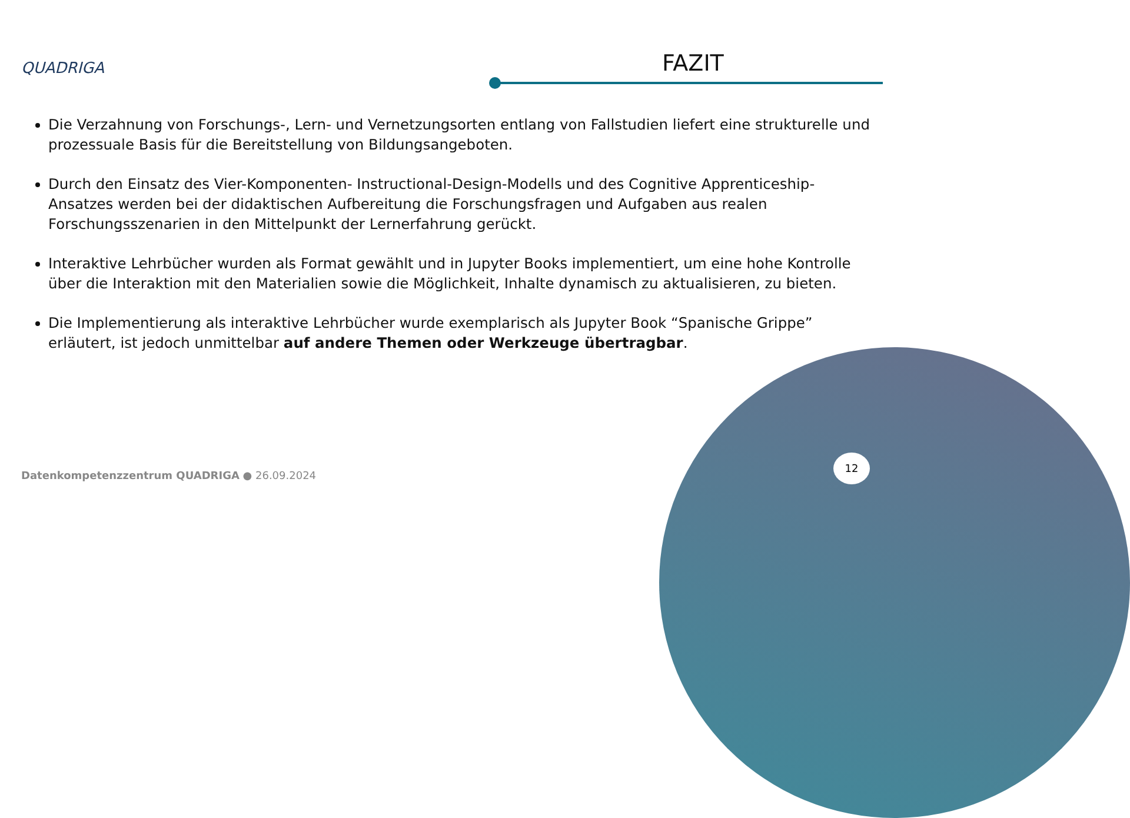QUADRIGA FAZIT
Die Verzahnung von Forschungs-, Lern- und Vernetzungsorten entlang von Fallstudien liefert eine strukturelle und prozessuale Basis für die Bereitstellung von Bildungsangeboten.
Durch den Einsatz des Vier-Komponenten- Instructional-Design-Modells und des Cognitive Apprenticeship-Ansatzes werden bei der didaktischen Aufbereitung die Forschungsfragen und Aufgaben aus realen Forschungsszenarien in den Mittelpunkt der Lernerfahrung gerückt.
Interaktive Lehrbücher wurden als Format gewählt und in Jupyter Books implementiert, um eine hohe Kontrolle über die Interaktion mit den Materialien sowie die Möglichkeit, Inhalte dynamisch zu aktualisieren, zu bieten.
Die Implementierung als interaktive Lehrbücher wurde exemplarisch als Jupyter Book “Spanische Grippe” erläutert, ist jedoch unmittelbar auf andere Themen oder Werkzeuge übertragbar.
Datenkompetenzzentrum QUADRIGA ● 26.09.2024
12